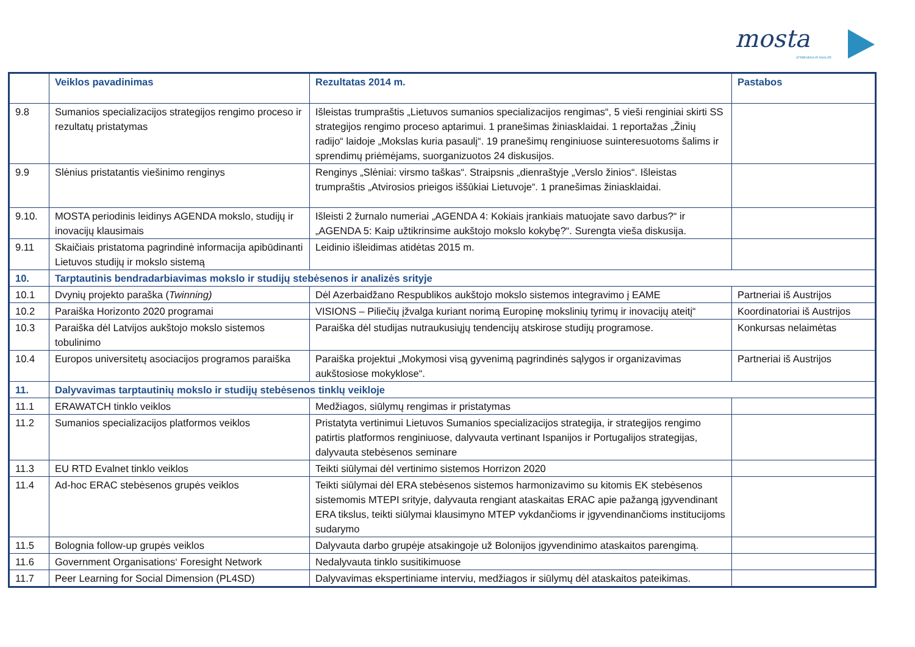mosta
STEBĖSENA IR ANALIZĖ
| | Veiklos pavadinimas | Rezultatas 2014 m. | Pastabos |
| --- | --- | --- | --- |
| 9.8 | Sumanios specializacijos strategijos rengimo proceso ir rezultatų pristatymas | Išleistas trumpraštis „Lietuvos sumanios specializacijos rengimas“, 5 vieši renginiai skirti SS strategijos rengimo proceso aptarimui. 1 pranešimas žiniasklaidai. 1 reportažas „Žinių radijo“ laidoje „Mokslas kuria pasaulį“. 19 pranešimų renginiuose suinteresuotoms šalims ir sprendimų priėmėjams, suorganizuotos 24 diskusijos. | |
| 9.9 | Slėnius pristatantis viešinimo renginys | Renginys „Slėniai: virsmo taškas“. Straipsnis „dienraštyje „Verslo žinios“. Išleistas trumpraštis „Atvirosios prieigos iššūkiai Lietuvoje“. 1 pranešimas žiniasklaidai. | |
| 9.10. | MOSTA periodinis leidinys AGENDA mokslo, studijų ir inovacijų klausimais | Išleisti 2 žurnalo numeriai „AGENDA 4: Kokiais įrankiais matuojate savo darbus?“ ir „AGENDA 5: Kaip užtikrinsime aukštojo mokslo kokybę?“. Surengta vieša diskusija. | |
| 9.11 | Skaičiais pristatoma pagrindinė informacija apibūdinanti Lietuvos studijų ir mokslo sistemą | Leidinio išleidimas atidėtas 2015 m. | |
| 10. | Tarptautinis bendradarbiavimas mokslo ir studijų stebėsenos ir analizės srityje | | |
| 10.1 | Dvynių projekto paraška ( Twinning) | Dėl Azerbaidžano Respublikos aukštojo mokslo sistemos integravimo į EAME | Partneriai iš Austrijos |
| 10.2 | Paraiška Horizonto 2020 programai | VISIONS – Piliečių įžvalga kuriant norimą Europinę mokslinių tyrimų ir inovacijų ateitį“ | Koordinatoriai iš Austrijos |
| 10.3 | Paraiška dėl Latvijos aukštojo mokslo sistemos tobulinimo | Paraiška dėl studijas nutraukusiųjų tendencijų atskirose studijų programose. | Konkursas nelaimėtas |
| 10.4 | Europos universitetų asociacijos programos paraiška | Paraiška projektui „Mokymosi visą gyvenimą pagrindinės sąlygos ir organizavimas aukštosiose mokyklose“. | Partneriai iš Austrijos |
| 11. | Dalyvavimas tarptautinių mokslo ir studijų stebėsenos tinklų veikloje | | |
| 11.1 | ERAWATCH tinklo veiklos | Medžiagos, siūlymų rengimas ir pristatymas | |
| 11.2 | Sumanios specializacijos platformos veiklos | Pristatyta vertinimui Lietuvos Sumanios specializacijos strategija, ir strategijos rengimo patirtis platformos renginiuose, dalyvauta vertinant Ispanijos ir Portugalijos strategijas, dalyvauta stebėsenos seminare | |
| 11.3 | EU RTD Evalnet tinklo veiklos | Teikti siūlymai dėl vertinimo sistemos Horrizon 2020 | |
| 11.4 | Ad-hoc ERAC stebėsenos grupės veiklos | Teikti siūlymai dėl ERA stebėsenos sistemos harmonizavimo su kitomis EK stebėsenos sistemomis MTEPI srityje, dalyvauta rengiant ataskaitas ERAC apie pažangą įgyvendinant ERA tikslus, teikti siūlymai klausimyno MTEP vykdančioms ir įgyvendinančioms institucijoms sudarymo | |
| 11.5 | Bolognia follow-up grupės veiklos | Dalyvauta darbo grupėje atsakingoje už Bolonijos įgyvendinimo ataskaitos parengimą. | |
| 11.6 | Government Organisations‘ Foresight Network | Nedalyvauta tinklo susitikimuose | |
| 11.7 | Peer Learning for Social Dimension (PL4SD) | Dalyvavimas ekspertiniame interviu, medžiagos ir siūlymų dėl ataskaitos pateikimas. | |